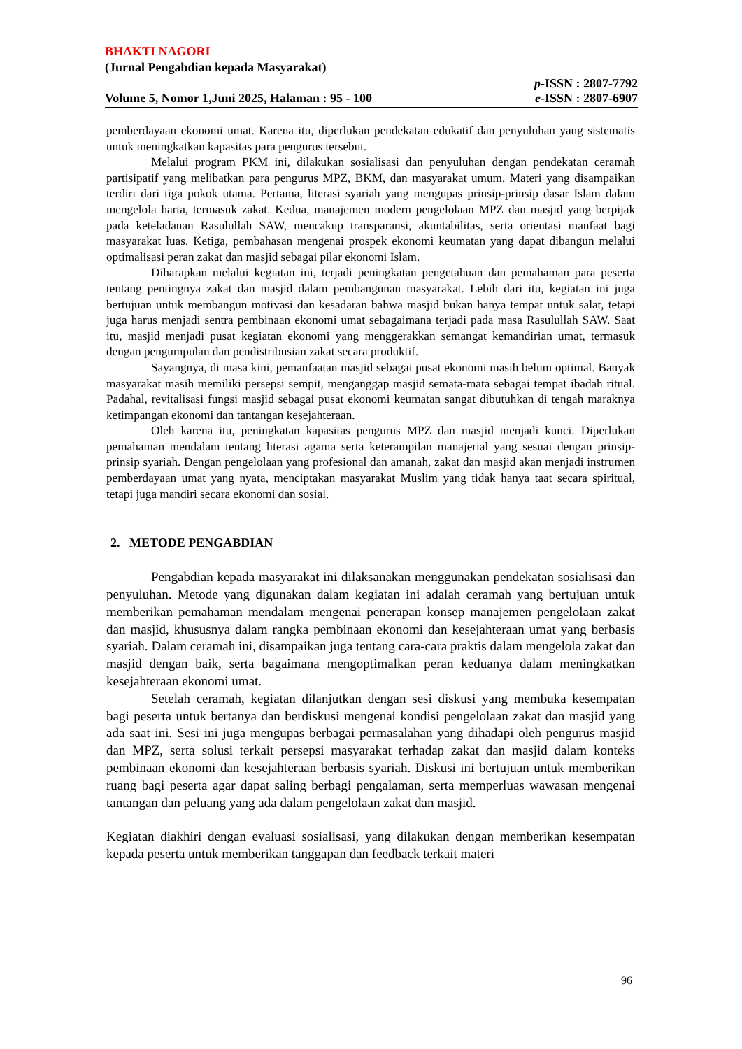BHAKTI NAGORI
(Jurnal Pengabdian kepada Masyarakat)
Volume 5, Nomor 1,Juni 2025, Halaman : 95 - 100 p-ISSN : 2807-7792
e-ISSN : 2807-6907
pemberdayaan ekonomi umat. Karena itu, diperlukan pendekatan edukatif dan penyuluhan yang sistematis untuk meningkatkan kapasitas para pengurus tersebut.
Melalui program PKM ini, dilakukan sosialisasi dan penyuluhan dengan pendekatan ceramah partisipatif yang melibatkan para pengurus MPZ, BKM, dan masyarakat umum. Materi yang disampaikan terdiri dari tiga pokok utama. Pertama, literasi syariah yang mengupas prinsip-prinsip dasar Islam dalam mengelola harta, termasuk zakat. Kedua, manajemen modern pengelolaan MPZ dan masjid yang berpijak pada keteladanan Rasulullah SAW, mencakup transparansi, akuntabilitas, serta orientasi manfaat bagi masyarakat luas. Ketiga, pembahasan mengenai prospek ekonomi keumatan yang dapat dibangun melalui optimalisasi peran zakat dan masjid sebagai pilar ekonomi Islam.
Diharapkan melalui kegiatan ini, terjadi peningkatan pengetahuan dan pemahaman para peserta tentang pentingnya zakat dan masjid dalam pembangunan masyarakat. Lebih dari itu, kegiatan ini juga bertujuan untuk membangun motivasi dan kesadaran bahwa masjid bukan hanya tempat untuk salat, tetapi juga harus menjadi sentra pembinaan ekonomi umat sebagaimana terjadi pada masa Rasulullah SAW. Saat itu, masjid menjadi pusat kegiatan ekonomi yang menggerakkan semangat kemandirian umat, termasuk dengan pengumpulan dan pendistribusian zakat secara produktif.
Sayangnya, di masa kini, pemanfaatan masjid sebagai pusat ekonomi masih belum optimal. Banyak masyarakat masih memiliki persepsi sempit, menganggap masjid semata-mata sebagai tempat ibadah ritual. Padahal, revitalisasi fungsi masjid sebagai pusat ekonomi keumatan sangat dibutuhkan di tengah maraknya ketimpangan ekonomi dan tantangan kesejahteraan.
Oleh karena itu, peningkatan kapasitas pengurus MPZ dan masjid menjadi kunci. Diperlukan pemahaman mendalam tentang literasi agama serta keterampilan manajerial yang sesuai dengan prinsip-prinsip syariah. Dengan pengelolaan yang profesional dan amanah, zakat dan masjid akan menjadi instrumen pemberdayaan umat yang nyata, menciptakan masyarakat Muslim yang tidak hanya taat secara spiritual, tetapi juga mandiri secara ekonomi dan sosial.
2. METODE PENGABDIAN
Pengabdian kepada masyarakat ini dilaksanakan menggunakan pendekatan sosialisasi dan penyuluhan. Metode yang digunakan dalam kegiatan ini adalah ceramah yang bertujuan untuk memberikan pemahaman mendalam mengenai penerapan konsep manajemen pengelolaan zakat dan masjid, khususnya dalam rangka pembinaan ekonomi dan kesejahteraan umat yang berbasis syariah. Dalam ceramah ini, disampaikan juga tentang cara-cara praktis dalam mengelola zakat dan masjid dengan baik, serta bagaimana mengoptimalkan peran keduanya dalam meningkatkan kesejahteraan ekonomi umat.
Setelah ceramah, kegiatan dilanjutkan dengan sesi diskusi yang membuka kesempatan bagi peserta untuk bertanya dan berdiskusi mengenai kondisi pengelolaan zakat dan masjid yang ada saat ini. Sesi ini juga mengupas berbagai permasalahan yang dihadapi oleh pengurus masjid dan MPZ, serta solusi terkait persepsi masyarakat terhadap zakat dan masjid dalam konteks pembinaan ekonomi dan kesejahteraan berbasis syariah. Diskusi ini bertujuan untuk memberikan ruang bagi peserta agar dapat saling berbagi pengalaman, serta memperluas wawasan mengenai tantangan dan peluang yang ada dalam pengelolaan zakat dan masjid.
Kegiatan diakhiri dengan evaluasi sosialisasi, yang dilakukan dengan memberikan kesempatan kepada peserta untuk memberikan tanggapan dan feedback terkait materi
96